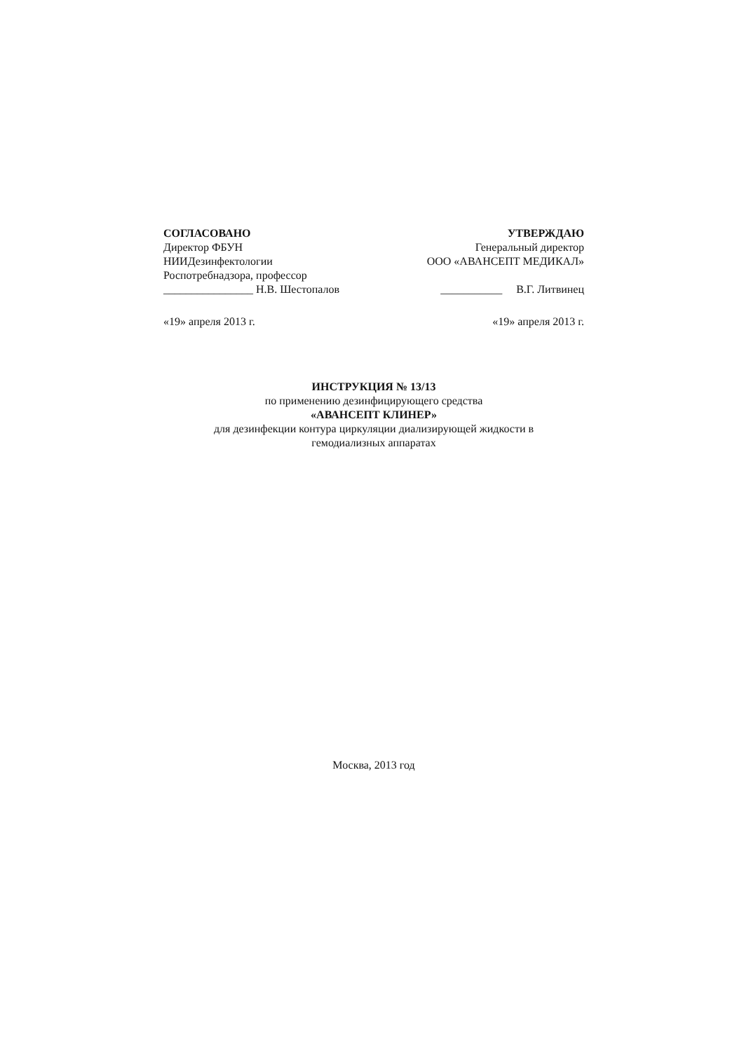СОГЛАСОВАНО
Директор ФБУН
НИИДезинфектологии
Роспотребнадзора, профессор
________________ Н.В. Шестопалов
УТВЕРЖДАЮ
Генеральный директор
ООО «АВАНСЕПТ МЕДИКАЛ»
___________ В.Г. Литвинец
«19» апреля 2013 г. «19» апреля 2013 г.
ИНСТРУКЦИЯ № 13/13
по применению дезинфицирующего средства
«АВАНСЕПТ КЛИНЕР»
для дезинфекции контура циркуляции диализирующей жидкости в
гемодиализных аппаратах
Москва, 2013 год